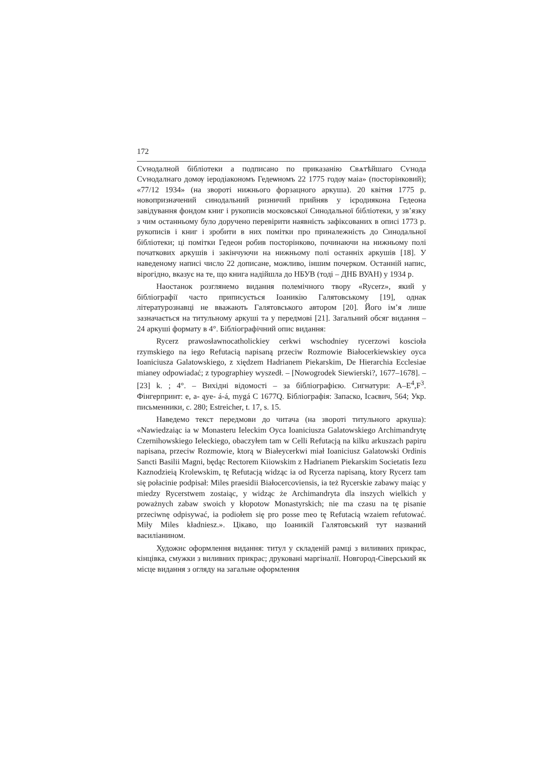172
Сѵнодалной бiблiотеки а подписано по приказанiю Свѧтѣйшаго Сѵнода Сѵнодалнаго домѹ iеродiакономъ Гедеѡномъ 22 1775 годѹ маiа» (посторінковий); «77/12 1934» (на звороті нижнього форзацного аркуша). 20 квітня 1775 р. новопризначений синодальний ризничий прийняв у ієродиякона Гедеона завідування фондом книг і рукописів московської Синодальної бібліотеки, у зв’язку з чим останньому було доручено перевірити наявність зафіксованих в описі 1773 р. рукописів і книг і зробити в них помітки про приналежність до Синодальної бібліотеки; ці помітки Гедеон робив посторінково, починаючи на нижньому полі початкових аркушів і закінчуючи на нижньому полі останніх аркушів [18]. У наведеному написі число 22 дописане, можливо, іншим почерком. Останній напис, вірогідно, вказує на те, що книга надійшла до НБУВ (тоді – ДНБ ВУАН) у 1934 р.
Наостанок розглянемо видання полемічного твору «Rycerz», який у бібліографії часто приписується Іоаникію Галятовському [19], однак літературознавці не вважають Галятовського автором [20]. Його ім’я лише зазначається на титульному аркуші та у передмові [21]. Загальний обсяг видання – 24 аркуші формату в 4°. Бібліографічний опис видання:
Rycerz prawosławnocatholickiey cerkwi wschodniey rycerzowi koscioła rzymskiego na iego Refutacią napisaną przeciw Rozmowie Białocerkiewskiey oyca Ioaniciusza Galatowskiego, z xiędzem Hadrianem Piekarskim, De Hierarchia Ecclesiae mianey odpowiadać; z typographiey wyszedł. – [Nowogrodek Siewierski?, 1677–1678]. – [23] k. ; 4°. – Вихідні відомості – за бібліографією. Сигнатури: A–E<sup>4</sup>,F<sup>3</sup>. Фінгерпринт: e, a- ąye- á-á, mygá C 1677Q. Бібліографія: Запаско, Ісаєвич, 564; Укр. письменники, с. 280; Estreicher, t. 17, s. 15.
Наведемо текст передмови до читача (на звороті титульного аркуша): «Nawiedzaiąc ia w Monasteru Ieleckim Oyca Ioaniciusza Galatowskiego Archimandrytę Czernihowskiego Ieleckiego, obaczyłem tam w Celli Refutacją na kilku arkuszach papiru napisana, przeciw Rozmowie, ktorą w Białeycerkwi miał Ioaniciusz Galatowski Ordinis Sancti Basilii Magni, będąc Rectorem Kiiowskim z Hadrianem Piekarskim Societatis Iezu Kaznodzieią Krolewskim, tę Refutacją widząc ia od Rycerza napisaną, ktory Rycerz tam się połacinie podpisał: Miles praesidii Białocercoviensis, ia też Rycerskie zabawy maiąc y miedzy Rycerstwem zostaiąc, y widząc że Archimandryta dla inszych wielkich y poważnych zabaw swoich y kłopotow Monastyrskich; nie ma czasu na tę pisanie przeciwnę odpisywać, ia podiołem się pro posse meo tę Refutacią wzaiem refutować. Miły Miles kładniesz.». Цікаво, що Іоаникій Галятовський тут названий василіанином.
Художнє оформлення видання: титул у складеній рамці з виливних прикрас, кінцівка, смужки з виливних прикрас; друковані маргіналії. Новгород-Сіверський як місце видання з огляду на загальне оформлення